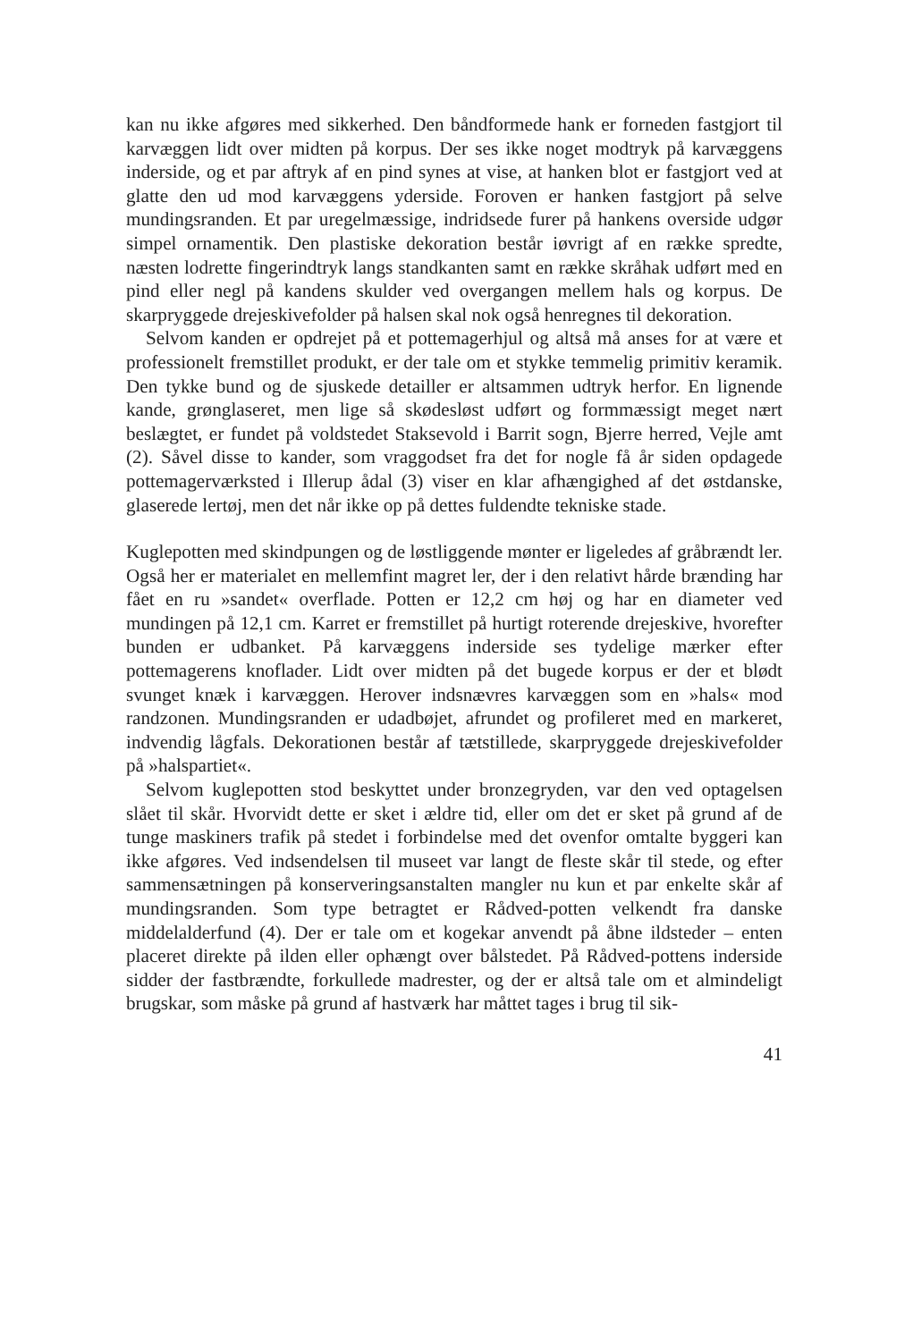kan nu ikke afgøres med sikkerhed. Den båndformede hank er forneden fastgjort til karvæggen lidt over midten på korpus. Der ses ikke noget modtryk på karvæggens inderside, og et par aftryk af en pind synes at vise, at hanken blot er fastgjort ved at glatte den ud mod karvæggens yderside. Foroven er hanken fastgjort på selve mundingsranden. Et par uregelmæssige, indridsede furer på hankens overside udgør simpel ornamentik. Den plastiske dekoration består iøvrigt af en række spredte, næsten lodrette fingerindtryk langs standkanten samt en række skråhak udført med en pind eller negl på kandens skulder ved overgangen mellem hals og korpus. De skarpryggede drejeskivefolder på halsen skal nok også henregnes til dekoration.
Selvom kanden er opdrejet på et pottemagerhjul og altså må anses for at være et professionelt fremstillet produkt, er der tale om et stykke temmelig primitiv keramik. Den tykke bund og de sjuskede detailler er altsammen udtryk herfor. En lignende kande, grønglaseret, men lige så skødesløst udført og formmæssigt meget nært beslægtet, er fundet på voldstedet Staksevold i Barrit sogn, Bjerre herred, Vejle amt (2). Såvel disse to kander, som vraggodset fra det for nogle få år siden opdagede pottemagerværksted i Illerup ådal (3) viser en klar afhængighed af det østdanske, glaserede lertøj, men det når ikke op på dettes fuldendte tekniske stade.
Kuglepotten med skindpungen og de løstliggende mønter er ligeledes af gråbrændt ler. Også her er materialet en mellemfint magret ler, der i den relativt hårde brænding har fået en ru »sandet« overflade. Potten er 12,2 cm høj og har en diameter ved mundingen på 12,1 cm. Karret er fremstillet på hurtigt roterende drejeskive, hvorefter bunden er udbanket. På karvæggens inderside ses tydelige mærker efter pottemagerens knoflader. Lidt over midten på det bugede korpus er der et blødt svunget knæk i karvæggen. Herover indsnævres karvæggen som en »hals« mod randzonen. Mundingsranden er udadbøjet, afrundet og profileret med en markeret, indvendig lågfals. Dekorationen består af tætstillede, skarpryggede drejeskivefolder på »halspartiet«.
Selvom kuglepotten stod beskyttet under bronzegryden, var den ved optagelsen slået til skår. Hvorvidt dette er sket i ældre tid, eller om det er sket på grund af de tunge maskiners trafik på stedet i forbindelse med det ovenfor omtalte byggeri kan ikke afgøres. Ved indsendelsen til museet var langt de fleste skår til stede, og efter sammensætningen på konserveringsanstalten mangler nu kun et par enkelte skår af mundingsranden. Som type betragtet er Rådved-potten velkendt fra danske middelalderfund (4). Der er tale om et kogekar anvendt på åbne ildsteder – enten placeret direkte på ilden eller ophængt over bålstedet. På Rådved-pottens inderside sidder der fastbrændte, forkullede madrester, og der er altså tale om et almindeligt brugskar, som måske på grund af hastværk har måttet tages i brug til sik-
41